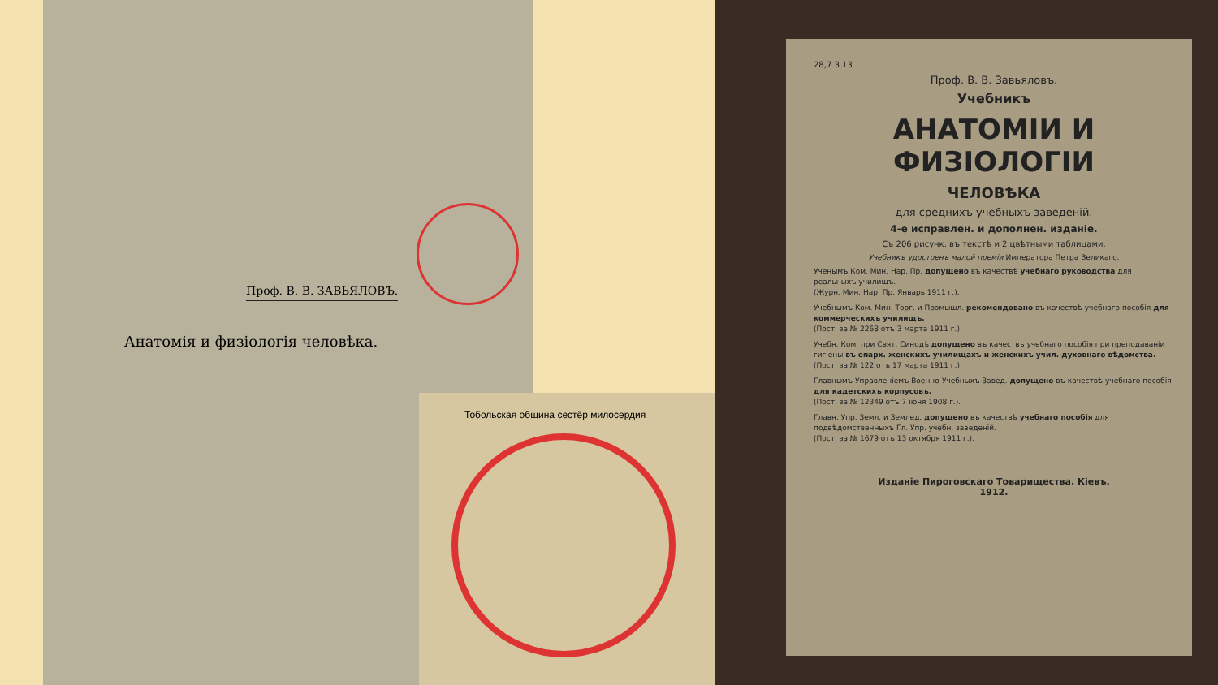Проф. В. В. ЗАВЬЯЛОВЪ.
Анатомія и физіологія человѣка.
Тобольская община сестёр милосердия
28,7 З 13
Проф. В. В. Завьяловъ.
Учебникъ
АНАТОМІИ И ФИЗІОЛОГІИ
ЧЕЛОВѢКА
для среднихъ учебныхъ заведеній.
4-е исправлен. и дополнен. изданіе.
Съ 206 рисунк. въ текстѣ и 2 цвѣтными таблицами.
Учебникъ удостоенъ малой преміи Императора Петра Великаго.
Ученымъ Ком. Мин. Нар. Пр. допущено въ качествѣ учебнаго руководства для реальныхъ училищъ.
(Журн. Мин. Нар. Пр. Январь 1911 г.).
Учебнымъ Ком. Мин. Торг. и Промышл. рекомендовано въ качествѣ учебнаго пособія для коммерческихъ училищъ.
(Пост. за № 2268 отъ 3 марта 1911 г.).
Учебн. Ком. при Свят. Синодѣ допущено въ качествѣ учебнаго пособія при преподаваніи гигіены въ епарх. женскихъ училищахъ и женскихъ учил. духовнаго вѣдомства.
(Пост. за № 122 отъ 17 марта 1911 г.).
Главнымъ Управленіемъ Военно-Учебныхъ Завед. допущено въ качествѣ учебнаго пособія для кадетскихъ корпусовъ.
(Пост. за № 12349 отъ 7 іюня 1908 г.).
Главн. Упр. Земл. и Землед. допущено въ качествѣ учебнаго пособія для подвѣдомственныхъ Гл. Упр. учебн. заведеній.
(Пост. за № 1679 отъ 13 октября 1911 г.).
Изданіе Пироговскаго Товарищества. Кіевъ.
1912.